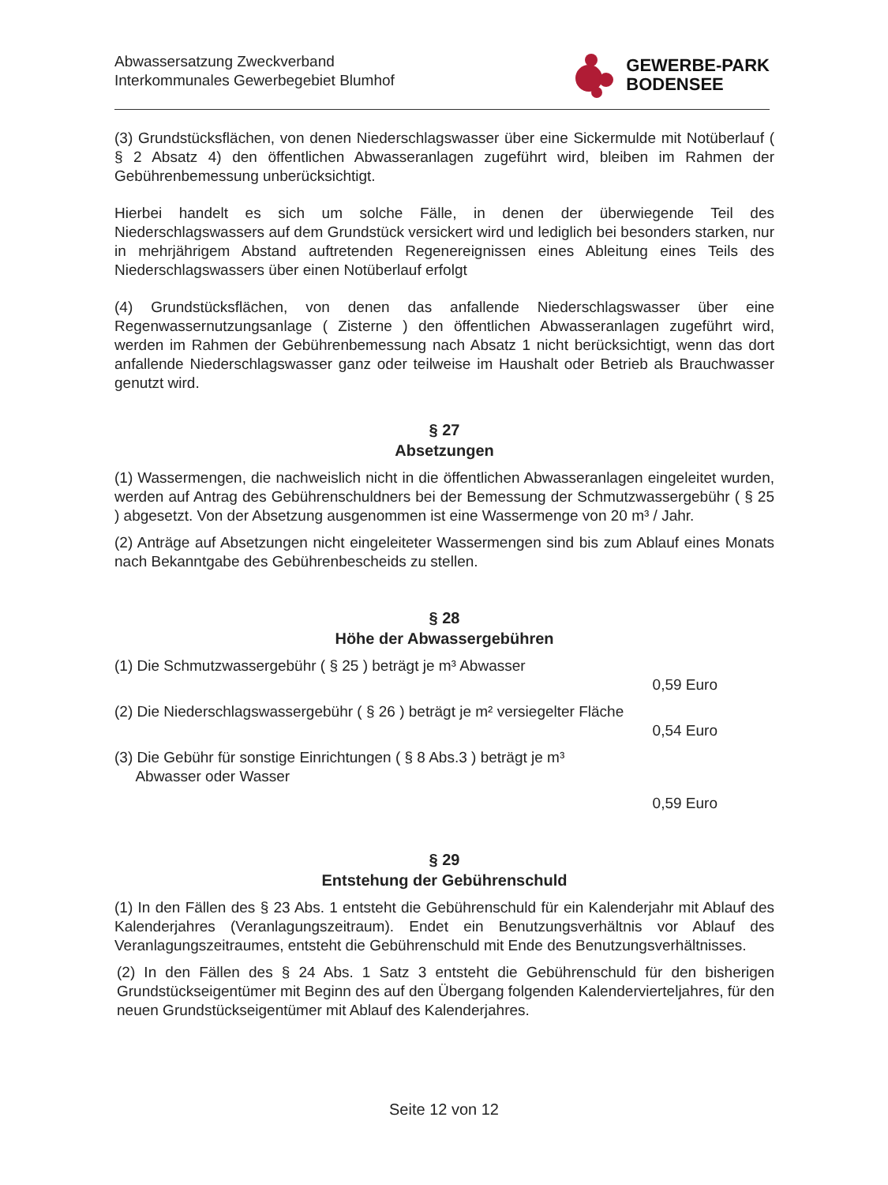Abwassersatzung Zweckverband
Interkommunales Gewerbegebiet Blumhof
GEWERBE-PARK
BODENSEE
(3) Grundstücksflächen, von denen Niederschlagswasser über eine Sickermulde mit Notüberlauf ( § 2 Absatz 4) den öffentlichen Abwasseranlagen zugeführt wird, bleiben im Rahmen der Gebührenbemessung unberücksichtigt.
Hierbei handelt es sich um solche Fälle, in denen der überwiegende Teil des Niederschlagswassers auf dem Grundstück versickert wird und lediglich bei besonders starken, nur in mehrjährigem Abstand auftretenden Regenereignissen eines Ableitung eines Teils des Niederschlagswassers über einen Notüberlauf erfolgt
(4) Grundstücksflächen, von denen das anfallende Niederschlagswasser über eine Regenwassernutzungsanlage ( Zisterne ) den öffentlichen Abwasseranlagen zugeführt wird, werden im Rahmen der Gebührenbemessung nach Absatz 1 nicht berücksichtigt, wenn das dort anfallende Niederschlagswasser ganz oder teilweise im Haushalt oder Betrieb als Brauchwasser genutzt wird.
§ 27
Absetzungen
(1) Wassermengen, die nachweislich nicht in die öffentlichen Abwasseranlagen eingeleitet wurden, werden auf Antrag des Gebührenschuldners bei der Bemessung der Schmutzwassergebühr ( § 25 ) abgesetzt. Von der Absetzung ausgenommen ist eine Wassermenge von 20 m³ / Jahr.
(2) Anträge auf Absetzungen nicht eingeleiteter Wassermengen sind bis zum Ablauf eines Monats nach Bekanntgabe des Gebührenbescheids zu stellen.
§ 28
Höhe der Abwassergebühren
(1) Die Schmutzwassergebühr ( § 25 ) beträgt je m³ Abwasser
0,59 Euro
(2) Die Niederschlagswassergebühr ( § 26 ) beträgt je m² versiegelter Fläche
0,54 Euro
(3) Die Gebühr für sonstige Einrichtungen ( § 8 Abs.3 ) beträgt je m³
Abwasser oder Wasser
0,59 Euro
§ 29
Entstehung der Gebührenschuld
(1) In den Fällen des § 23 Abs. 1 entsteht die Gebührenschuld für ein Kalenderjahr mit Ablauf des Kalenderjahres (Veranlagungszeitraum). Endet ein Benutzungsverhältnis vor Ablauf des Veranlagungszeitraumes, entsteht die Gebührenschuld mit Ende des Benutzungsverhältnisses.
(2) In den Fällen des § 24 Abs. 1 Satz 3 entsteht die Gebührenschuld für den bisherigen Grundstückseigentümer mit Beginn des auf den Übergang folgenden Kalendervierteljahres, für den neuen Grundstückseigentümer mit Ablauf des Kalenderjahres.
Seite 12 von 12